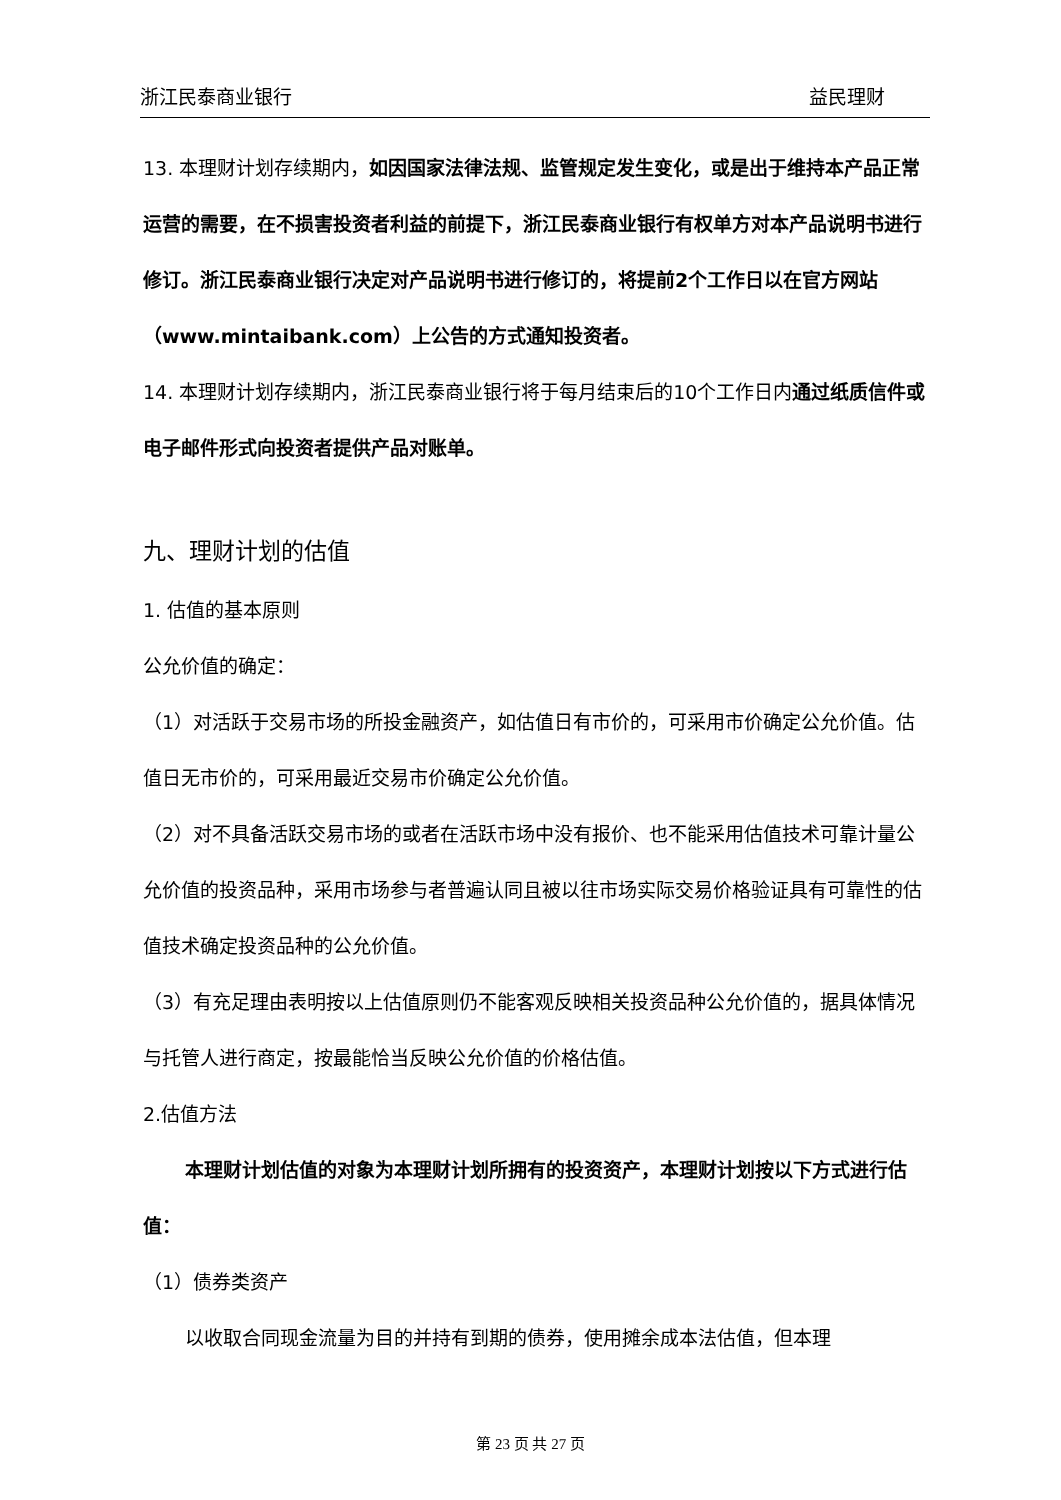浙江民泰商业银行 益民理财
13. 本理财计划存续期内，如因国家法律法规、监管规定发生变化，或是出于维持本产品正常运营的需要，在不损害投资者利益的前提下，浙江民泰商业银行有权单方对本产品说明书进行修订。浙江民泰商业银行决定对产品说明书进行修订的，将提前2个工作日以在官方网站（www.mintaibank.com）上公告的方式通知投资者。
14. 本理财计划存续期内，浙江民泰商业银行将于每月结束后的10个工作日内通过纸质信件或电子邮件形式向投资者提供产品对账单。
九、理财计划的估值
1. 估值的基本原则
公允价值的确定：
（1）对活跃于交易市场的所投金融资产，如估值日有市价的，可采用市价确定公允价值。估值日无市价的，可采用最近交易市价确定公允价值。
（2）对不具备活跃交易市场的或者在活跃市场中没有报价、也不能采用估值技术可靠计量公允价值的投资品种，采用市场参与者普遍认同且被以往市场实际交易价格验证具有可靠性的估值技术确定投资品种的公允价值。
（3）有充足理由表明按以上估值原则仍不能客观反映相关投资品种公允价值的，据具体情况与托管人进行商定，按最能恰当反映公允价值的价格估值。
2.估值方法
本理财计划估值的对象为本理财计划所拥有的投资资产，本理财计划按以下方式进行估值：
（1）债券类资产
以收取合同现金流量为目的并持有到期的债券，使用摊余成本法估值，但本理
第 23 页 共 27 页